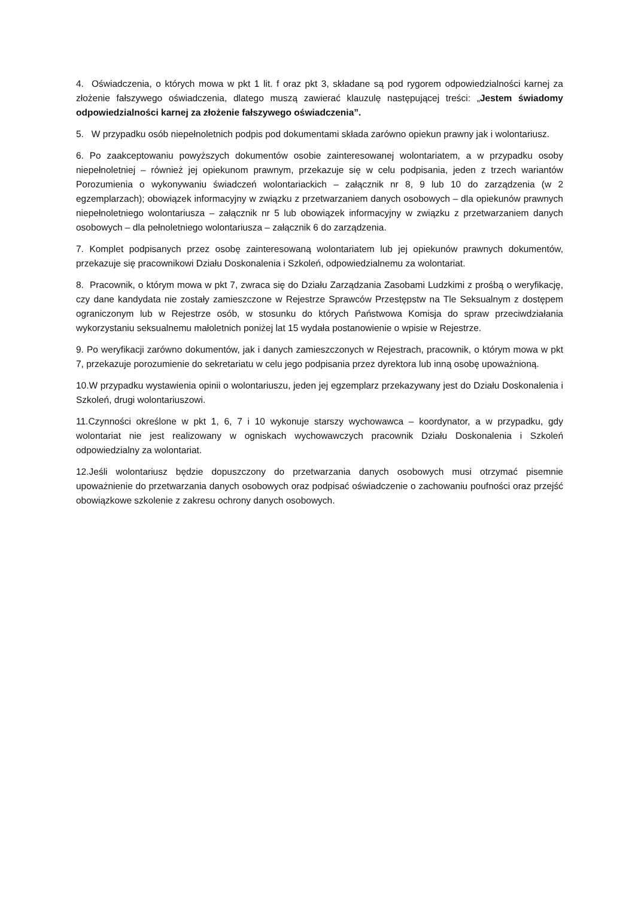4. Oświadczenia, o których mowa w pkt 1 lit. f oraz pkt 3, składane są pod rygorem odpowiedzialności karnej za złożenie fałszywego oświadczenia, dlatego muszą zawierać klauzulę następującej treści: „Jestem świadomy odpowiedzialności karnej za złożenie fałszywego oświadczenia”.
5. W przypadku osób niepełnoletnich podpis pod dokumentami składa zarówno opiekun prawny jak i wolontariusz.
6. Po zaakceptowaniu powyższych dokumentów osobie zainteresowanej wolontariatem, a w przypadku osoby niepełnoletniej – również jej opiekunom prawnym, przekazuje się w celu podpisania, jeden z trzech wariantów Porozumienia o wykonywaniu świadczeń wolontariackich – załącznik nr 8, 9 lub 10 do zarządzenia (w 2 egzemplarzach); obowiązek informacyjny w związku z przetwarzaniem danych osobowych – dla opiekunów prawnych niepełnoletniego wolontariusza – załącznik nr 5 lub obowiązek informacyjny w związku z przetwarzaniem danych osobowych – dla pełnoletniego wolontariusza – załącznik 6 do zarządzenia.
7. Komplet podpisanych przez osobę zainteresowaną wolontariatem lub jej opiekunów prawnych dokumentów, przekazuje się pracownikowi Działu Doskonalenia i Szkoleń, odpowiedzialnemu za wolontariat.
8. Pracownik, o którym mowa w pkt 7, zwraca się do Działu Zarządzania Zasobami Ludzkimi z prośbą o weryfikację, czy dane kandydata nie zostały zamieszczone w Rejestrze Sprawców Przestępstw na Tle Seksualnym z dostępem ograniczonym lub w Rejestrze osób, w stosunku do których Państwowa Komisja do spraw przeciwdziałania wykorzystaniu seksualnemu małoletnich poniżej lat 15 wydała postanowienie o wpisie w Rejestrze.
9. Po weryfikacji zarówno dokumentów, jak i danych zamieszczonych w Rejestrach, pracownik, o którym mowa w pkt 7, przekazuje porozumienie do sekretariatu w celu jego podpisania przez dyrektora lub inną osobę upoważnioną.
10.W przypadku wystawienia opinii o wolontariuszu, jeden jej egzemplarz przekazywany jest do Działu Doskonalenia i Szkoleń, drugi wolontariuszowi.
11.Czynności określone w pkt 1, 6, 7 i 10 wykonuje starszy wychowawca – koordynator, a w przypadku, gdy wolontariat nie jest realizowany w ogniskach wychowawczych pracownik Działu Doskonalenia i Szkoleń odpowiedzialny za wolontariat.
12.Jeśli wolontariusz będzie dopuszczony do przetwarzania danych osobowych musi otrzymać pisemnie upoważnienie do przetwarzania danych osobowych oraz podpisać oświadczenie o zachowaniu poufności oraz przejść obowiązkowe szkolenie z zakresu ochrony danych osobowych.